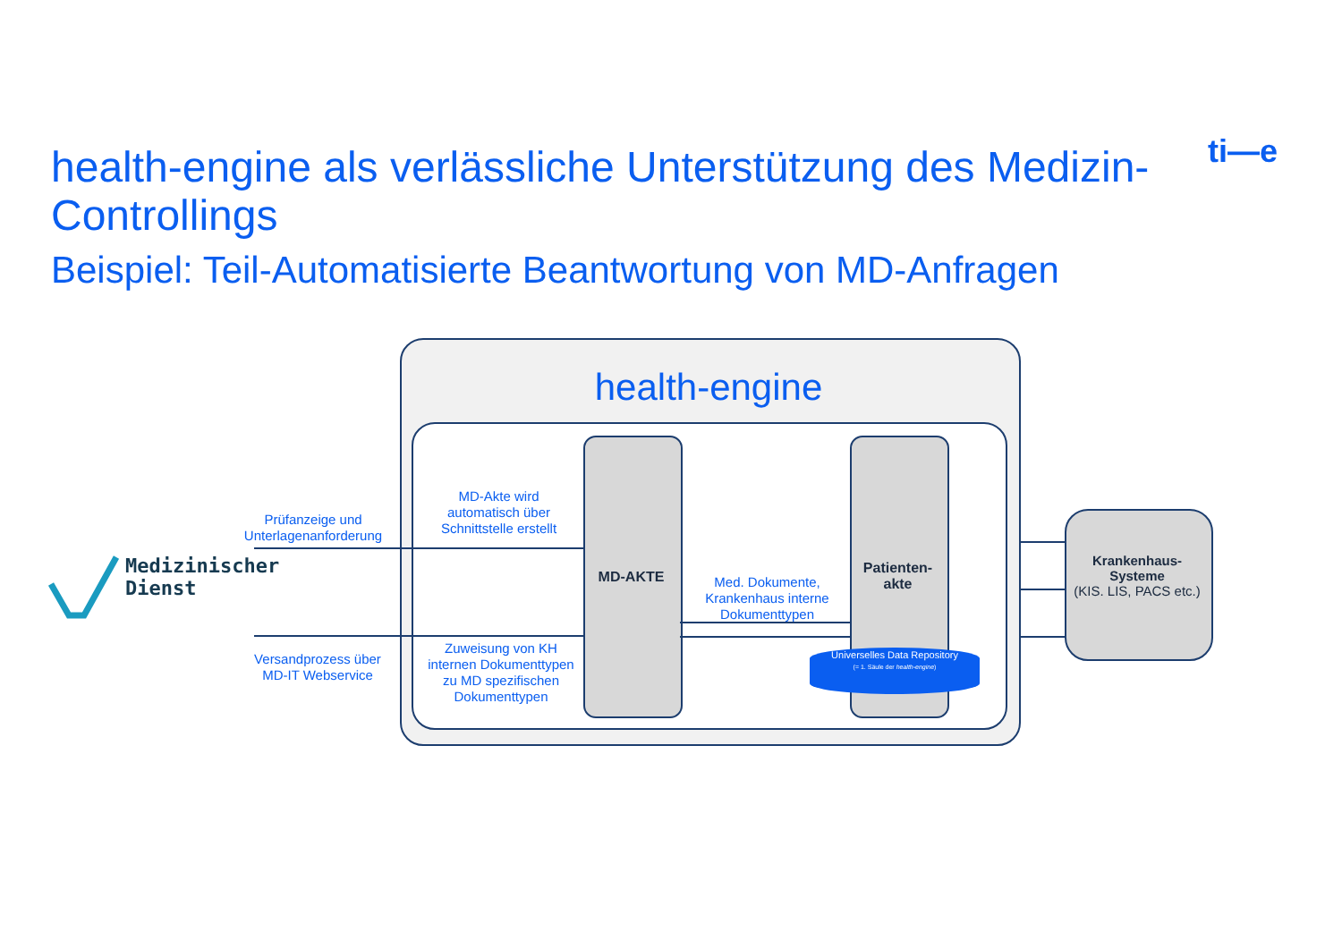health-engine als verlässliche Unterstützung des Medizin-Controllings
Beispiel: Teil-Automatisierte Beantwortung von MD-Anfragen
ti—e
health-engine
MD-AKTE
Patienten-
akte
Universelles Data Repository
(= 1. Säule der health-engine)
Krankenhaus-
Systeme
(KIS. LIS, PACS etc.)
Medizinischer
Dienst
Prüfanzeige und Unterlagenanforderung
MD-Akte wird automatisch über Schnittstelle erstellt
Med. Dokumente, Krankenhaus interne Dokumenttypen
Versandprozess über MD-IT Webservice
Zuweisung von KH internen Dokumenttypen zu MD spezifischen Dokumenttypen